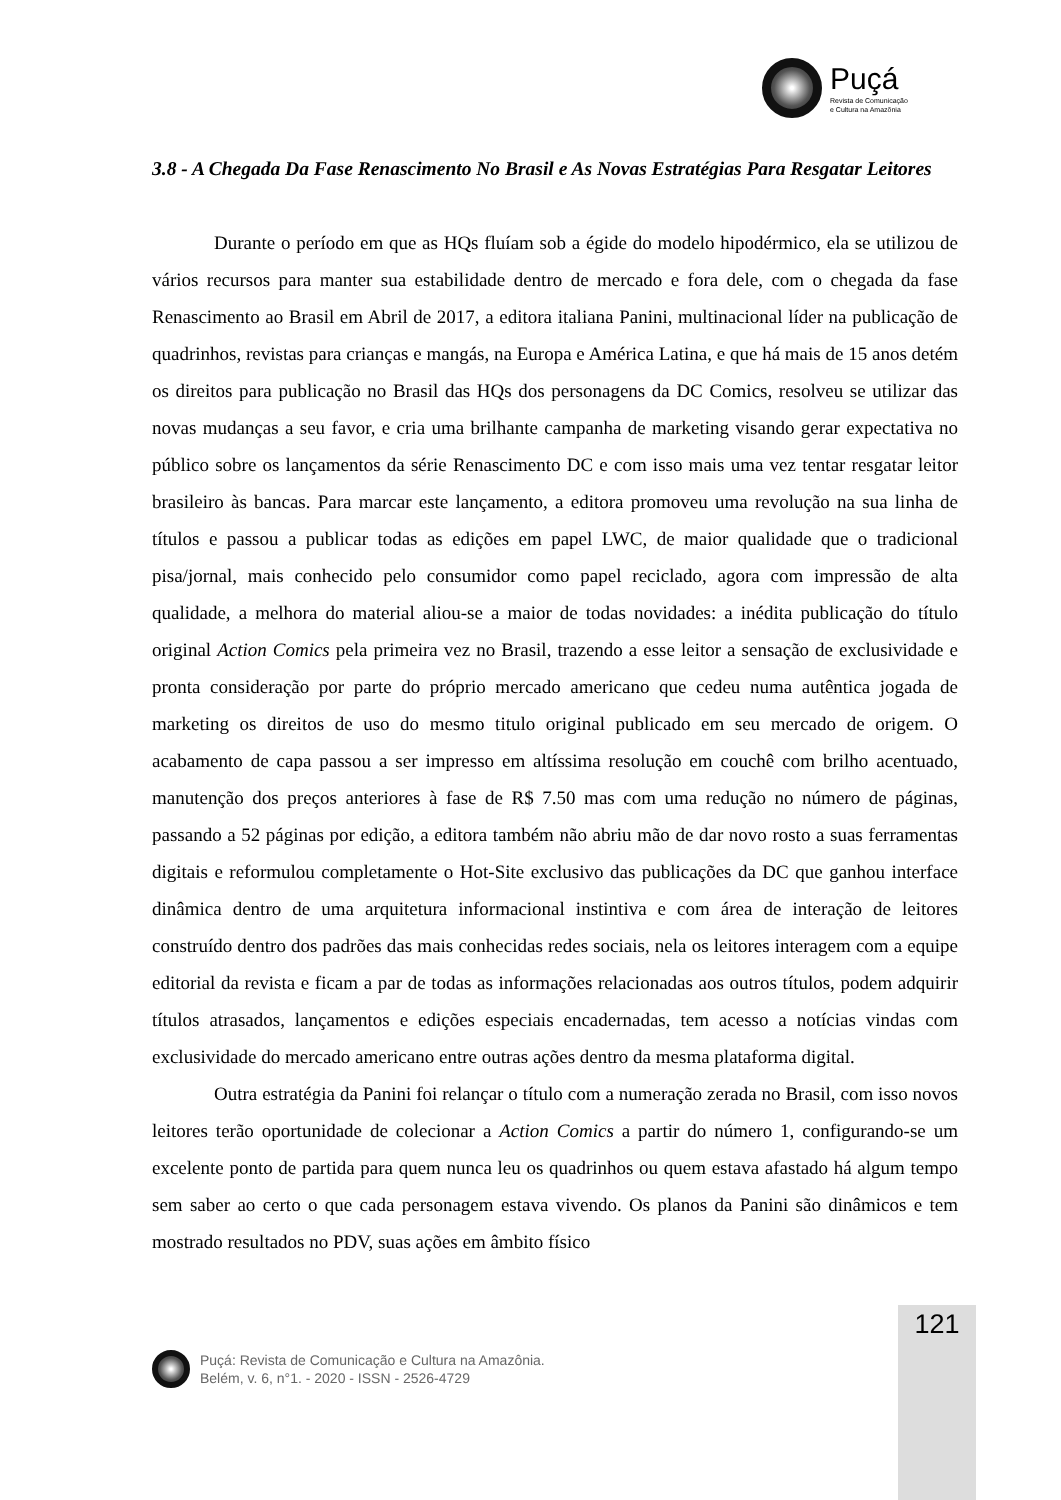Puçá
Revista de Comunicação
e Cultura na Amazônia
3.8 - A Chegada Da Fase Renascimento No Brasil e As Novas Estratégias Para Resgatar Leitores
Durante o período em que as HQs fluíam sob a égide do modelo hipodérmico, ela se utilizou de vários recursos para manter sua estabilidade dentro de mercado e fora dele, com o chegada da fase Renascimento ao Brasil em Abril de 2017, a editora italiana Panini, multinacional líder na publicação de quadrinhos, revistas para crianças e mangás, na Europa e América Latina, e que há mais de 15 anos detém os direitos para publicação no Brasil das HQs dos personagens da DC Comics, resolveu se utilizar das novas mudanças a seu favor, e cria uma brilhante campanha de marketing visando gerar expectativa no público sobre os lançamentos da série Renascimento DC e com isso mais uma vez tentar resgatar leitor brasileiro às bancas. Para marcar este lançamento, a editora promoveu uma revolução na sua linha de títulos e passou a publicar todas as edições em papel LWC, de maior qualidade que o tradicional pisa/jornal, mais conhecido pelo consumidor como papel reciclado, agora com impressão de alta qualidade, a melhora do material aliou-se a maior de todas novidades: a inédita publicação do título original Action Comics pela primeira vez no Brasil, trazendo a esse leitor a sensação de exclusividade e pronta consideração por parte do próprio mercado americano que cedeu numa autêntica jogada de marketing os direitos de uso do mesmo titulo original publicado em seu mercado de origem. O acabamento de capa passou a ser impresso em altíssima resolução em couchê com brilho acentuado, manutenção dos preços anteriores à fase de R$ 7.50 mas com uma redução no número de páginas, passando a 52 páginas por edição, a editora também não abriu mão de dar novo rosto a suas ferramentas digitais e reformulou completamente o Hot-Site exclusivo das publicações da DC que ganhou interface dinâmica dentro de uma arquitetura informacional instintiva e com área de interação de leitores construído dentro dos padrões das mais conhecidas redes sociais, nela os leitores interagem com a equipe editorial da revista e ficam a par de todas as informações relacionadas aos outros títulos, podem adquirir títulos atrasados, lançamentos e edições especiais encadernadas, tem acesso a notícias vindas com exclusividade do mercado americano entre outras ações dentro da mesma plataforma digital.
Outra estratégia da Panini foi relançar o título com a numeração zerada no Brasil, com isso novos leitores terão oportunidade de colecionar a Action Comics a partir do número 1, configurando-se um excelente ponto de partida para quem nunca leu os quadrinhos ou quem estava afastado há algum tempo sem saber ao certo o que cada personagem estava vivendo. Os planos da Panini são dinâmicos e tem mostrado resultados no PDV, suas ações em âmbito físico
121
Puçá: Revista de Comunicação e Cultura na Amazônia.
Belém, v. 6, n°1. - 2020 - ISSN - 2526-4729